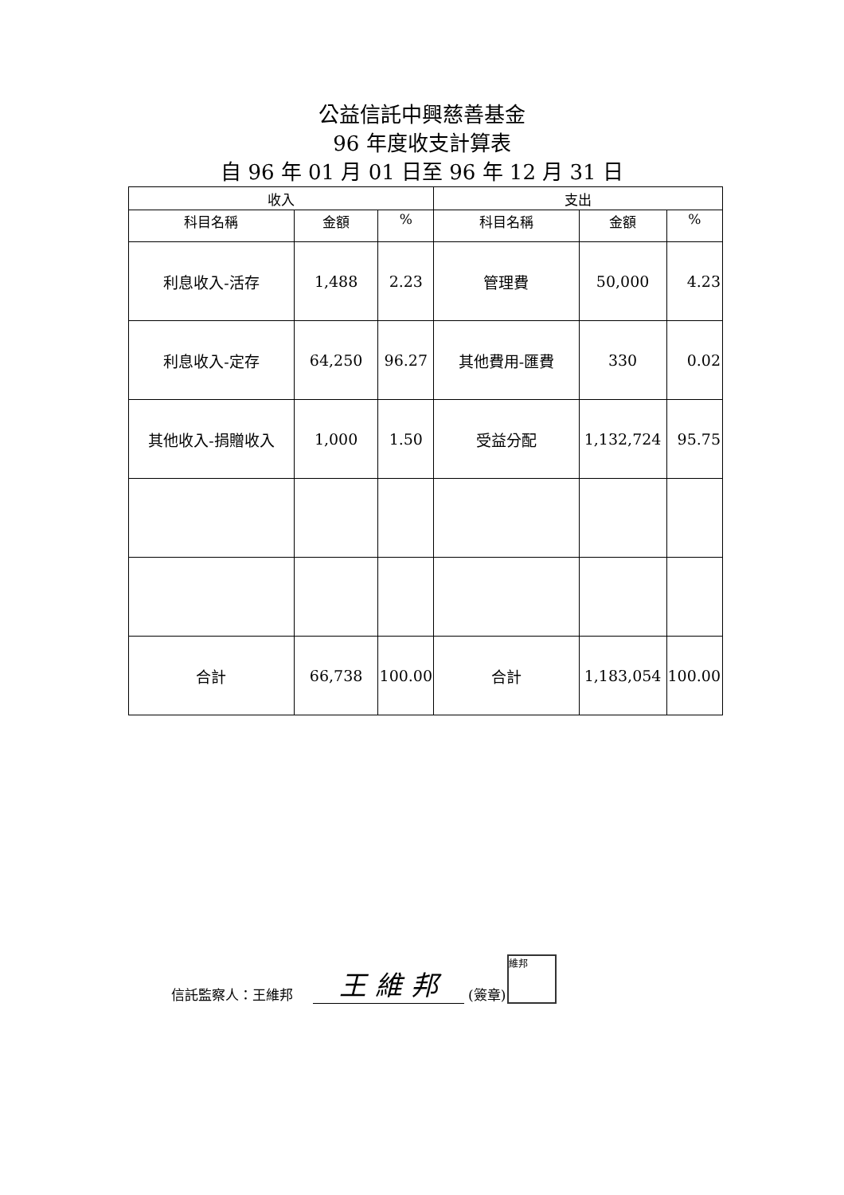公益信託中興慈善基金
96 年度收支計算表
自 96 年 01 月 01 日至 96 年 12 月 31 日
| 收入 | | | 支出 | | |
| --- | --- | --- | --- | --- | --- |
| 科目名稱 | 金額 | % | 科目名稱 | 金額 | % |
| 利息收入-活存 | 1,488 | 2.23 | 管理費 | 50,000 | 4.23 |
| 利息收入-定存 | 64,250 | 96.27 | 其他費用-匯費 | 330 | 0.02 |
| 其他收入-捐贈收入 | 1,000 | 1.50 | 受益分配 | 1,132,724 | 95.75 |
| 合計 | 66,738 | 100.00 | 合計 | 1,183,054 | 100.00 |
信託監察人：王維邦 王 維 邦 (簽章) 維邦